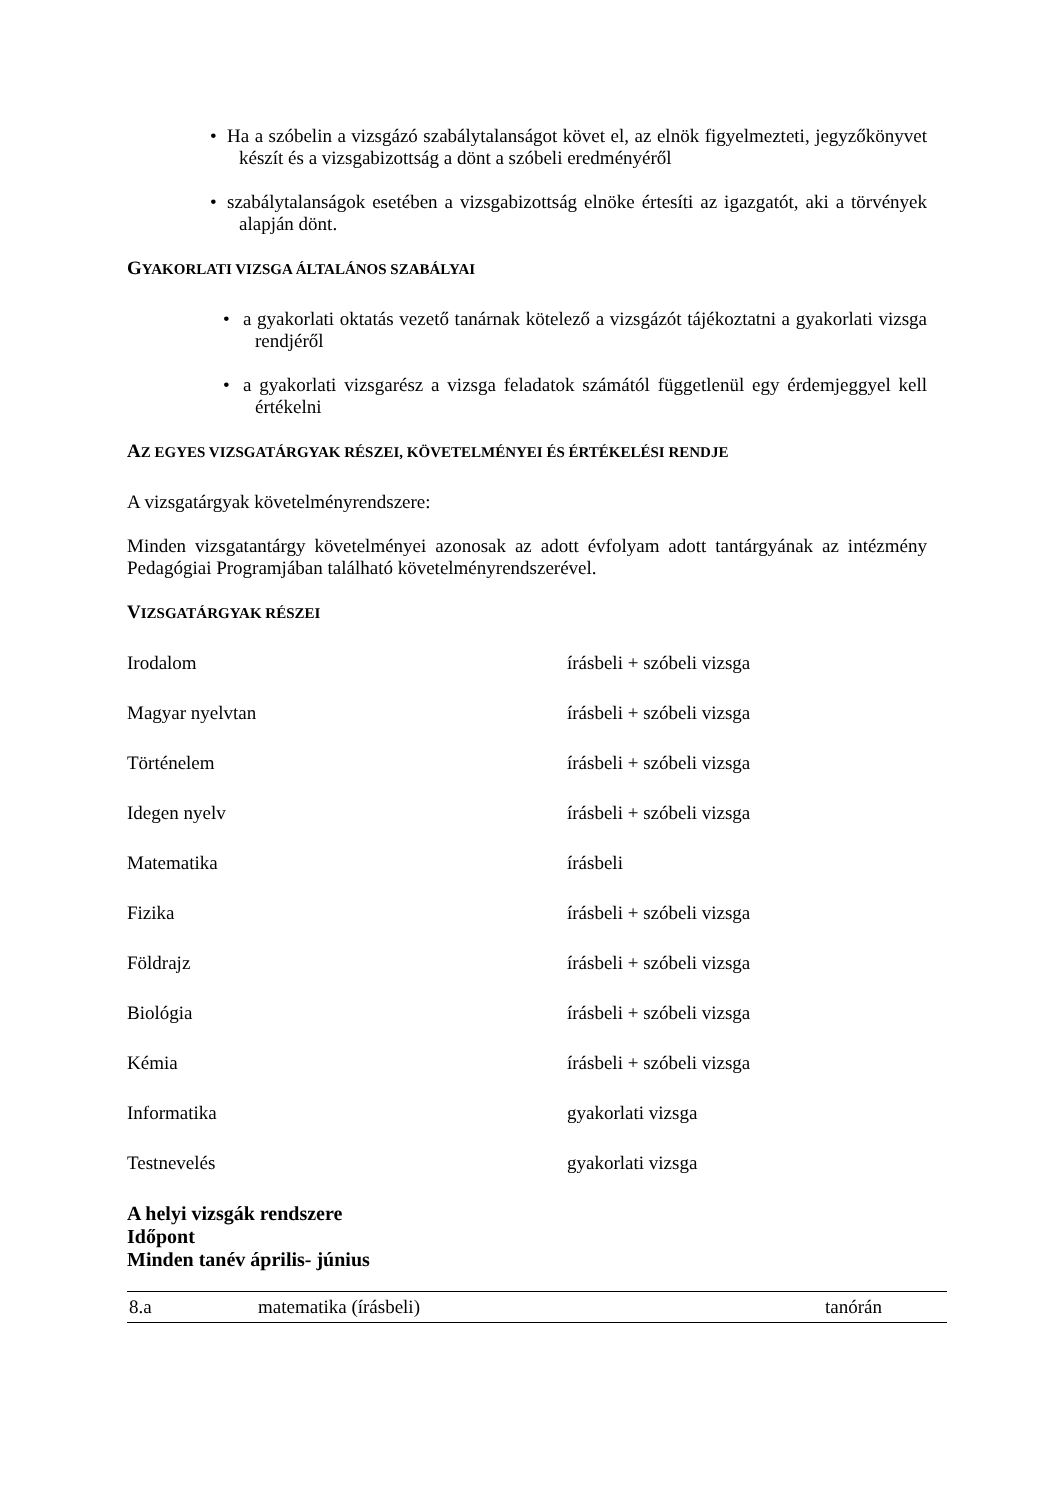• Ha a szóbelin a vizsgázó szabálytalanságot követ el, az elnök figyelmezteti, jegyzőkönyvet készít és a vizsgabizottság a dönt a szóbeli eredményéről
• szabálytalanságok esetében a vizsgabizottság elnöke értesíti az igazgatót, aki a törvények alapján dönt.
GYAKORLATI VIZSGA ÁLTALÁNOS SZABÁLYAI
• a gyakorlati oktatás vezető tanárnak kötelező a vizsgázót tájékoztatni a gyakorlati vizsga rendjéről
• a gyakorlati vizsgarész a vizsga feladatok számától függetlenül egy érdemjeggyel kell értékelni
AZ EGYES VIZSGATÁRGYAK RÉSZEI, KÖVETELMÉNYEI ÉS ÉRTÉKELÉSI RENDJE
A vizsgatárgyak követelményrendszere:
Minden vizsgatantárgy követelményei azonosak az adott évfolyam adott tantárgyának az intézmény Pedagógiai Programjában található követelményrendszerével.
VIZSGATÁRGYAK RÉSZEI
| Irodalom | írásbeli + szóbeli vizsga |
| Magyar nyelvtan | írásbeli + szóbeli vizsga |
| Történelem | írásbeli + szóbeli vizsga |
| Idegen nyelv | írásbeli + szóbeli vizsga |
| Matematika | írásbeli |
| Fizika | írásbeli + szóbeli vizsga |
| Földrajz | írásbeli + szóbeli vizsga |
| Biológia | írásbeli + szóbeli vizsga |
| Kémia | írásbeli + szóbeli vizsga |
| Informatika | gyakorlati vizsga |
| Testnevelés | gyakorlati vizsga |
A helyi vizsgák rendszere
Időpont
Minden tanév április- június
| 8.a | matematika (írásbeli) | tanórán |